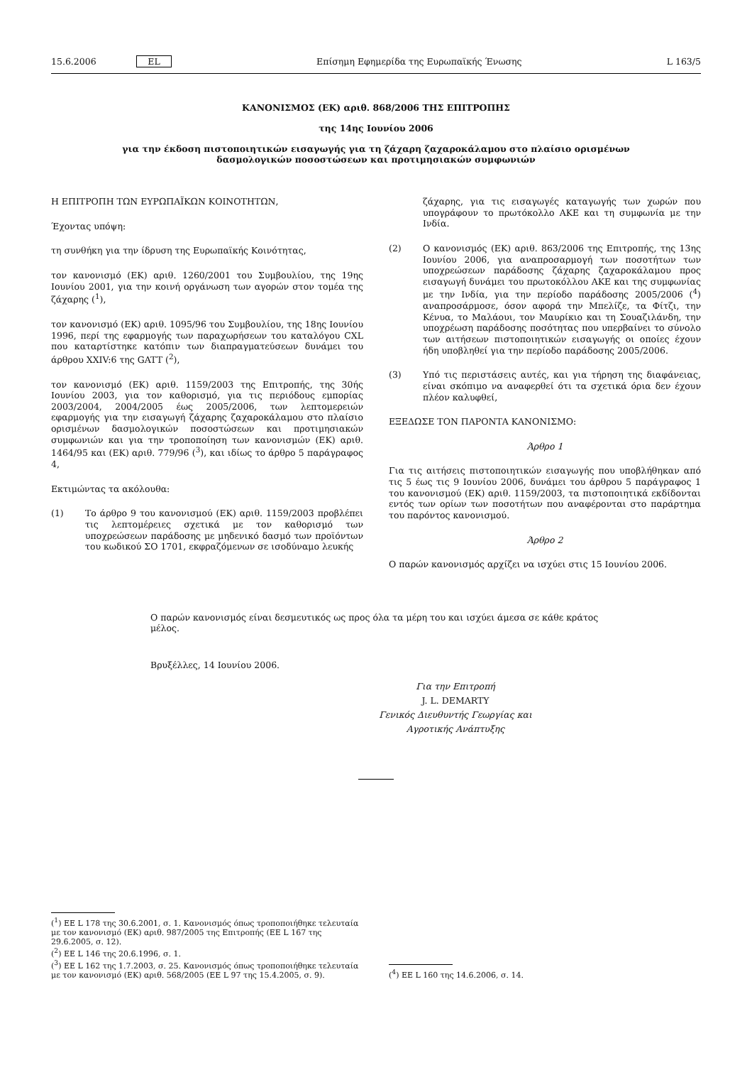15.6.2006 EL Επίσημη Εφημερίδα της Ευρωπαϊκής Ένωσης L 163/5
ΚΑΝΟΝΙΣΜΟΣ (ΕΚ) αριθ. 868/2006 ΤΗΣ ΕΠΙΤΡΟΠΗΣ
της 14ης Ιουνίου 2006
για την έκδοση πιστοποιητικών εισαγωγής για τη ζάχαρη ζαχαροκάλαμου στο πλαίσιο ορισμένων
δασμολογικών ποσοστώσεων και προτιμησιακών συμφωνιών
Η ΕΠΙΤΡΟΠΗ ΤΩΝ ΕΥΡΩΠΑΪΚΩΝ ΚΟΙΝΟΤΗΤΩΝ,
Έχοντας υπόψη:
τη συνθήκη για την ίδρυση της Ευρωπαϊκής Κοινότητας,
τον κανονισμό (ΕΚ) αριθ. 1260/2001 του Συμβουλίου, της 19ης Ιουνίου 2001, για την κοινή οργάνωση των αγορών στον τομέα της ζάχαρης (<sup>1</sup>),
τον κανονισμό (ΕΚ) αριθ. 1095/96 του Συμβουλίου, της 18ης Ιουνίου 1996, περί της εφαρμογής των παραχωρήσεων του καταλόγου CXL που καταρτίστηκε κατόπιν των διαπραγματεύσεων δυνάμει του άρθρου XXIV:6 της GATT (<sup>2</sup>),
τον κανονισμό (ΕΚ) αριθ. 1159/2003 της Επιτροπής, της 30ής Ιουνίου 2003, για τον καθορισμό, για τις περιόδους εμπορίας 2003/2004, 2004/2005 έως 2005/2006, των λεπτομερειών εφαρμογής για την εισαγωγή ζάχαρης ζαχαροκάλαμου στο πλαίσιο ορισμένων δασμολογικών ποσοστώσεων και προτιμησιακών συμφωνιών και για την τροποποίηση των κανονισμών (ΕΚ) αριθ. 1464/95 και (ΕΚ) αριθ. 779/96 (<sup>3</sup>), και ιδίως το άρθρο 5 παράγραφος 4,
Εκτιμώντας τα ακόλουθα:
(1) Το άρθρο 9 του κανονισμού (ΕΚ) αριθ. 1159/2003 προβλέπει τις λεπτομέρειες σχετικά με τον καθορισμό των υποχρεώσεων παράδοσης με μηδενικό δασμό των προϊόντων του κωδικού ΣΟ 1701, εκφραζόμενων σε ισοδύναμο λευκής
ζάχαρης, για τις εισαγωγές καταγωγής των χωρών που υπογράφουν το πρωτόκολλο ΑΚΕ και τη συμφωνία με την Ινδία.
(2) Ο κανονισμός (ΕΚ) αριθ. 863/2006 της Επιτροπής, της 13ης Ιουνίου 2006, για αναπροσαρμογή των ποσοτήτων των υποχρεώσεων παράδοσης ζάχαρης ζαχαροκάλαμου προς εισαγωγή δυνάμει του πρωτοκόλλου ΑΚΕ και της συμφωνίας με την Ινδία, για την περίοδο παράδοσης 2005/2006 (<sup>4</sup>) αναπροσάρμοσε, όσον αφορά την Μπελίζε, τα Φίτζι, την Κένυα, το Μαλάουι, τον Μαυρίκιο και τη Σουαζιλάνδη, την υποχρέωση παράδοσης ποσότητας που υπερβαίνει το σύνολο των αιτήσεων πιστοποιητικών εισαγωγής οι οποίες έχουν ήδη υποβληθεί για την περίοδο παράδοσης 2005/2006.
(3) Υπό τις περιστάσεις αυτές, και για τήρηση της διαφάνειας, είναι σκόπιμο να αναφερθεί ότι τα σχετικά όρια δεν έχουν πλέον καλυφθεί,
ΕΞΕΔΩΣΕ ΤΟΝ ΠΑΡΟΝΤΑ ΚΑΝΟΝΙΣΜΟ:
Άρθρο 1
Για τις αιτήσεις πιστοποιητικών εισαγωγής που υποβλήθηκαν από τις 5 έως τις 9 Ιουνίου 2006, δυνάμει του άρθρου 5 παράγραφος 1 του κανονισμού (ΕΚ) αριθ. 1159/2003, τα πιστοποιητικά εκδίδονται εντός των ορίων των ποσοτήτων που αναφέρονται στο παράρτημα του παρόντος κανονισμού.
Άρθρο 2
Ο παρών κανονισμός αρχίζει να ισχύει στις 15 Ιουνίου 2006.
Ο παρών κανονισμός είναι δεσμευτικός ως προς όλα τα μέρη του και ισχύει άμεσα σε κάθε κράτος μέλος.
Βρυξέλλες, 14 Ιουνίου 2006.
Για την Επιτροπή
J. L. DEMARTY
Γενικός Διευθυντής Γεωργίας και
Αγροτικής Ανάπτυξης
(<sup>1</sup>) ΕΕ L 178 της 30.6.2001, σ. 1. Κανονισμός όπως τροποποιήθηκε τελευταία με τον κανονισμό (ΕΚ) αριθ. 987/2005 της Επιτροπής (ΕΕ L 167 της 29.6.2005, σ. 12).
(<sup>2</sup>) ΕΕ L 146 της 20.6.1996, σ. 1.
(<sup>3</sup>) ΕΕ L 162 της 1.7.2003, σ. 25. Κανονισμός όπως τροποποιήθηκε τελευταία με τον κανονισμό (ΕΚ) αριθ. 568/2005 (ΕΕ L 97 της 15.4.2005, σ. 9).
(<sup>4</sup>) ΕΕ L 160 της 14.6.2006, σ. 14.